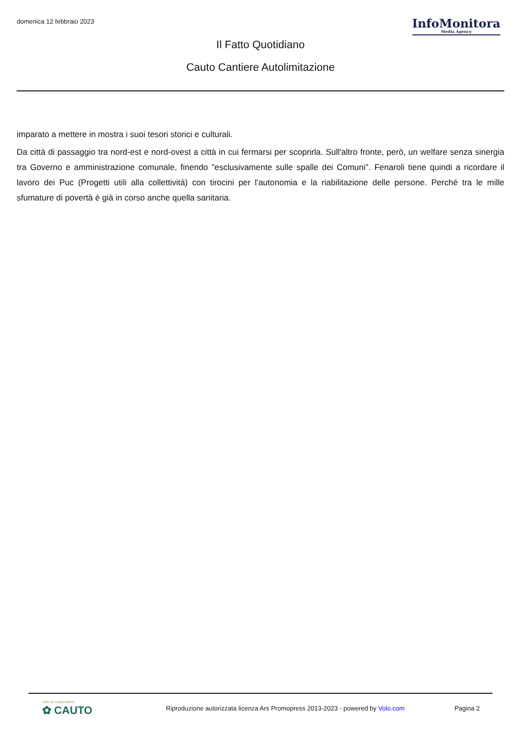domenica 12 febbraio 2023
InfoMonitora
Media Agency
Il Fatto Quotidiano
Cauto Cantiere Autolimitazione
imparato a mettere in mostra i suoi tesori storici e culturali.
Da città di passaggio tra nord-est e nord-ovest a città in cui fermarsi per scoprirla. Sull'altro fronte, però, un welfare senza sinergia tra Governo e amministrazione comunale, finendo "esclusivamente sulle spalle dei Comuni". Fenaroli tiene quindi a ricordare il lavoro dei Puc (Progetti utili alla collettività) con tirocini per l'autonomia e la riabilitazione delle persone. Perché tra le mille sfumature di povertà è già in corso anche quella sanitaria.
rete di cooperative
✿ CAUTO
Riproduzione autorizzata licenza Ars Promopress 2013-2023 - powered by Volo.com
Pagina 2